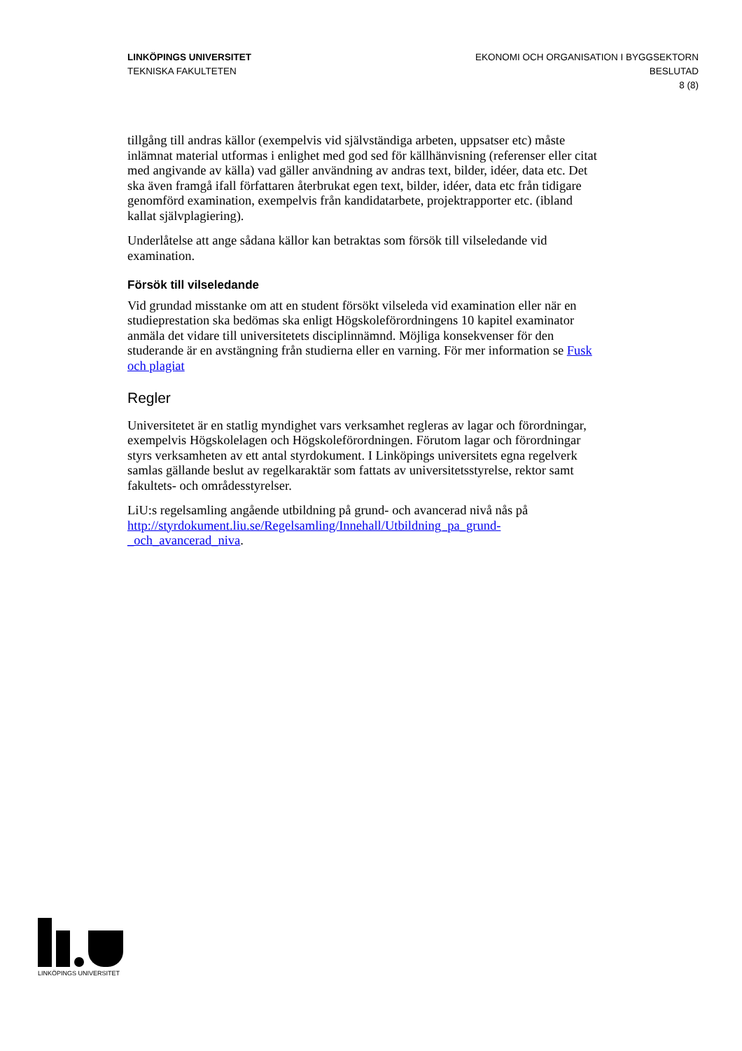LINKÖPINGS UNIVERSITET
TEKNISKA FAKULTETEN
EKONOMI OCH ORGANISATION I BYGGSEKTORN
BESLUTAD
8 (8)
tillgång till andras källor (exempelvis vid självständiga arbeten, uppsatser etc) måste inlämnat material utformas i enlighet med god sed för källhänvisning (referenser eller citat med angivande av källa) vad gäller användning av andras text, bilder, idéer, data etc. Det ska även framgå ifall författaren återbrukat egen text, bilder, idéer, data etc från tidigare genomförd examination, exempelvis från kandidatarbete, projektrapporter etc. (ibland kallat självplagiering).
Underlåtelse att ange sådana källor kan betraktas som försök till vilseledande vid examination.
Försök till vilseledande
Vid grundad misstanke om att en student försökt vilseleda vid examination eller när en studieprestation ska bedömas ska enligt Högskoleförordningens 10 kapitel examinator anmäla det vidare till universitetets disciplinnämnd. Möjliga konsekvenser för den studerande är en avstängning från studierna eller en varning. För mer information se Fusk och plagiat
Regler
Universitetet är en statlig myndighet vars verksamhet regleras av lagar och förordningar, exempelvis Högskolelagen och Högskoleförordningen. Förutom lagar och förordningar styrs verksamheten av ett antal styrdokument. I Linköpings universitets egna regelverk samlas gällande beslut av regelkaraktär som fattats av universitetsstyrelse, rektor samt fakultets- och områdesstyrelser.
LiU:s regelsamling angående utbildning på grund- och avancerad nivå nås på http://styrdokument.liu.se/Regelsamling/Innehall/Utbildning_pa_grund-_och_avancerad_niva.
LINKÖPINGS UNIVERSITET